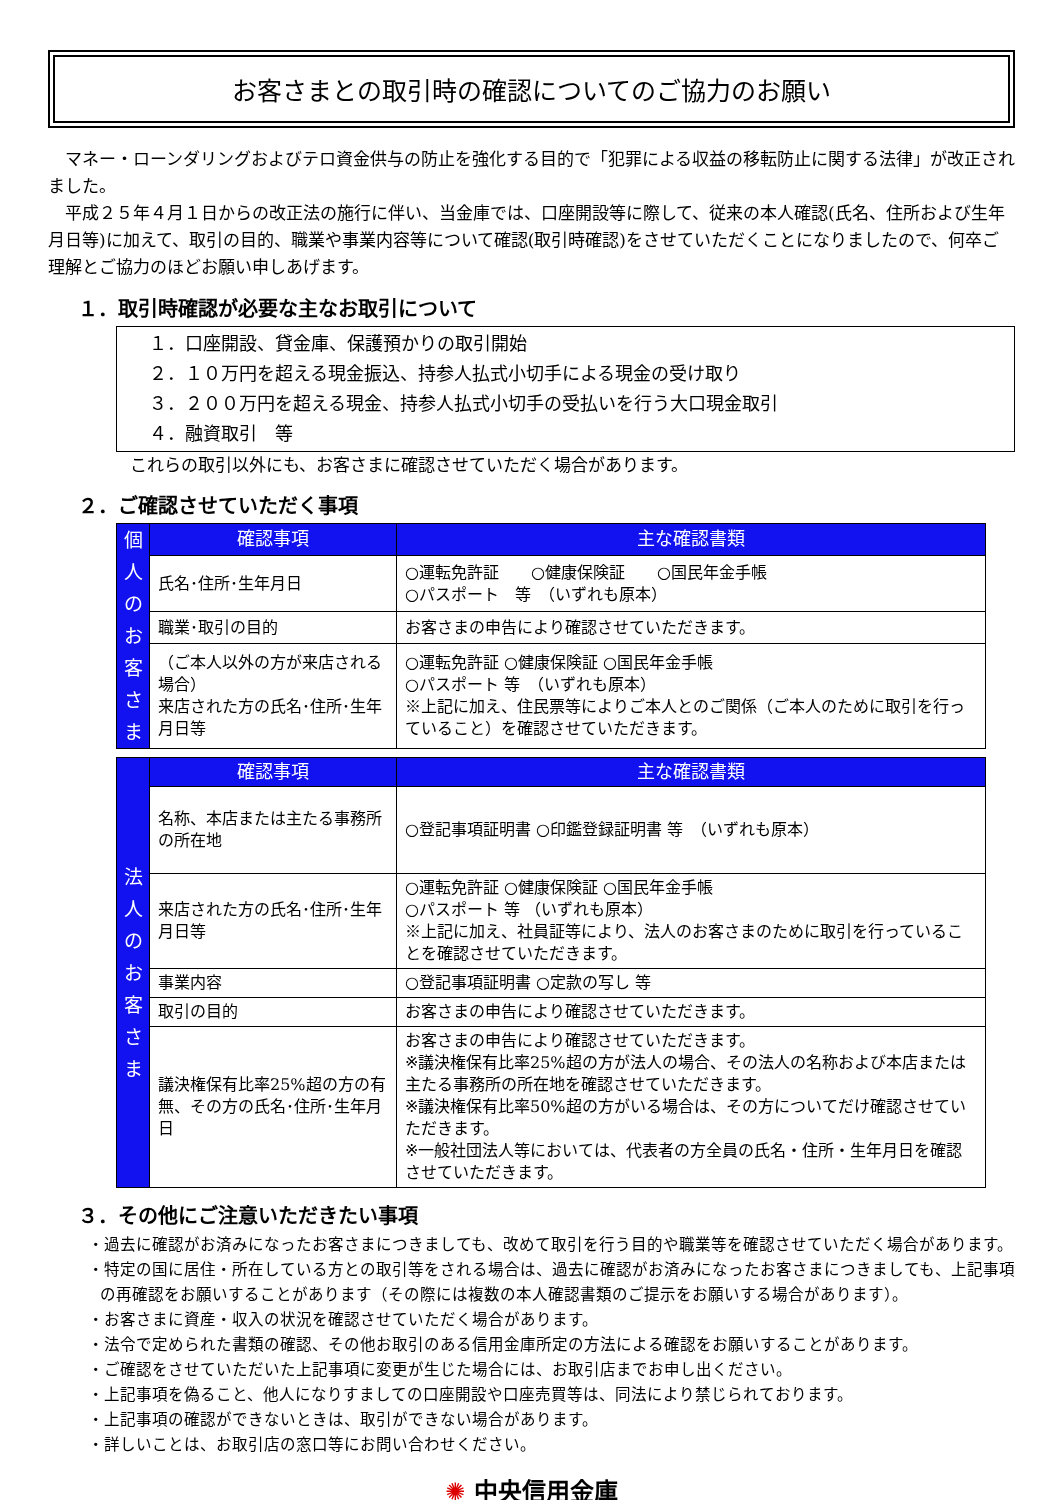お客さまとの取引時の確認についてのご協力のお願い
マネー・ローンダリングおよびテロ資金供与の防止を強化する目的で「犯罪による収益の移転防止に関する法律」が改正されました。
平成２５年４月１日からの改正法の施行に伴い、当金庫では、口座開設等に際して、従来の本人確認(氏名、住所および生年月日等)に加えて、取引の目的、職業や事業内容等について確認(取引時確認)をさせていただくことになりましたので、何卒ご理解とご協力のほどお願い申しあげます。
１．取引時確認が必要な主なお取引について
１．口座開設、貸金庫、保護預かりの取引開始
２．１０万円を超える現金振込、持参人払式小切手による現金の受け取り
３．２００万円を超える現金、持参人払式小切手の受払いを行う大口現金取引
４．融資取引　等
これらの取引以外にも、お客さまに確認させていただく場合があります。
２．ご確認させていただく事項
| 個 人 の お 客 さ ま | 確認事項 | 主な確認書類 |
| | 氏名･住所･生年月日 | ○運転免許証 ○健康保険証 ○国民年金手帳 ○パスポート 等 （いずれも原本） |
| | 職業･取引の目的 | お客さまの申告により確認させていただきます。 |
| | （ご本人以外の方が来店される場合） 来店された方の氏名･住所･生年月日等 | ○運転免許証 ○健康保険証 ○国民年金手帳 ○パスポート 等 （いずれも原本） ※上記に加え、住民票等によりご本人とのご関係（ご本人のために取引を行っていること）を確認させていただきます。 |
| 法 人 の お 客 さ ま | 確認事項 | 主な確認書類 |
| | 名称、本店または主たる事務所の所在地 | ○登記事項証明書 ○印鑑登録証明書 等 （いずれも原本） |
| | 来店された方の氏名･住所･生年月日等 | ○運転免許証 ○健康保険証 ○国民年金手帳 ○パスポート 等 （いずれも原本） ※上記に加え、社員証等により、法人のお客さまのために取引を行っていることを確認させていただきます。 |
| | 事業内容 | ○登記事項証明書 ○定款の写し 等 |
| | 取引の目的 | お客さまの申告により確認させていただきます。 |
| | 議決権保有比率25%超の方の有無、その方の氏名･住所･生年月日 | お客さまの申告により確認させていただきます。 ※議決権保有比率25%超の方が法人の場合、その法人の名称および本店または主たる事務所の所在地を確認させていただきます。 ※議決権保有比率50%超の方がいる場合は、その方についてだけ確認させていただきます。 ※一般社団法人等においては、代表者の方全員の氏名・住所・生年月日を確認させていただきます。 |
３．その他にご注意いただきたい事項
・過去に確認がお済みになったお客さまにつきましても、改めて取引を行う目的や職業等を確認させていただく場合があります。
・特定の国に居住・所在している方との取引等をされる場合は、過去に確認がお済みになったお客さまにつきましても、上記事項の再確認をお願いすることがあります（その際には複数の本人確認書類のご提示をお願いする場合があります）。
・お客さまに資産・収入の状況を確認させていただく場合があります。
・法令で定められた書類の確認、その他お取引のある信用金庫所定の方法による確認をお願いすることがあります。
・ご確認をさせていただいた上記事項に変更が生じた場合には、お取引店までお申し出ください。
・上記事項を偽ること、他人になりすましての口座開設や口座売買等は、同法により禁じられております。
・上記事項の確認ができないときは、取引ができない場合があります。
・詳しいことは、お取引店の窓口等にお問い合わせください。
✺ 中央信用金庫